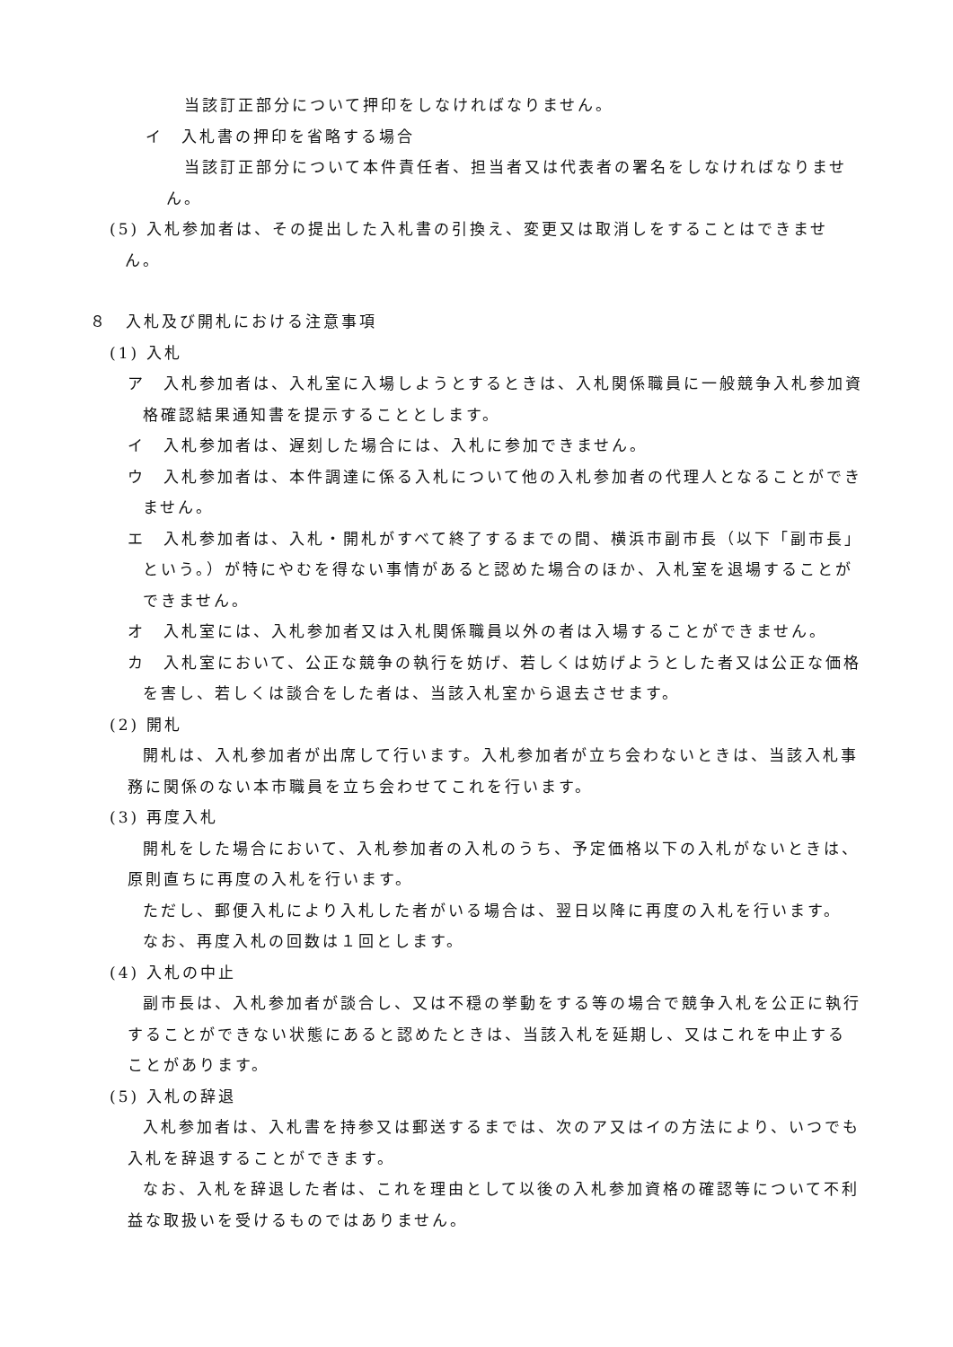当該訂正部分について押印をしなければなりません。
イ　入札書の押印を省略する場合
当該訂正部分について本件責任者、担当者又は代表者の署名をしなければなりません。
(5) 入札参加者は、その提出した入札書の引換え、変更又は取消しをすることはできません。
８　入札及び開札における注意事項
(1) 入札
ア　入札参加者は、入札室に入場しようとするときは、入札関係職員に一般競争入札参加資格確認結果通知書を提示することとします。
イ　入札参加者は、遅刻した場合には、入札に参加できません。
ウ　入札参加者は、本件調達に係る入札について他の入札参加者の代理人となることができません。
エ　入札参加者は、入札・開札がすべて終了するまでの間、横浜市副市長（以下「副市長」という。）が特にやむを得ない事情があると認めた場合のほか、入札室を退場することができません。
オ　入札室には、入札参加者又は入札関係職員以外の者は入場することができません。
カ　入札室において、公正な競争の執行を妨げ、若しくは妨げようとした者又は公正な価格を害し、若しくは談合をした者は、当該入札室から退去させます。
(2) 開札
開札は、入札参加者が出席して行います。入札参加者が立ち会わないときは、当該入札事務に関係のない本市職員を立ち会わせてこれを行います。
(3) 再度入札
開札をした場合において、入札参加者の入札のうち、予定価格以下の入札がないときは、原則直ちに再度の入札を行います。
ただし、郵便入札により入札した者がいる場合は、翌日以降に再度の入札を行います。
なお、再度入札の回数は１回とします。
(4) 入札の中止
副市長は、入札参加者が談合し、又は不穏の挙動をする等の場合で競争入札を公正に執行することができない状態にあると認めたときは、当該入札を延期し、又はこれを中止することがあります。
(5) 入札の辞退
入札参加者は、入札書を持参又は郵送するまでは、次のア又はイの方法により、いつでも入札を辞退することができます。
なお、入札を辞退した者は、これを理由として以後の入札参加資格の確認等について不利益な取扱いを受けるものではありません。